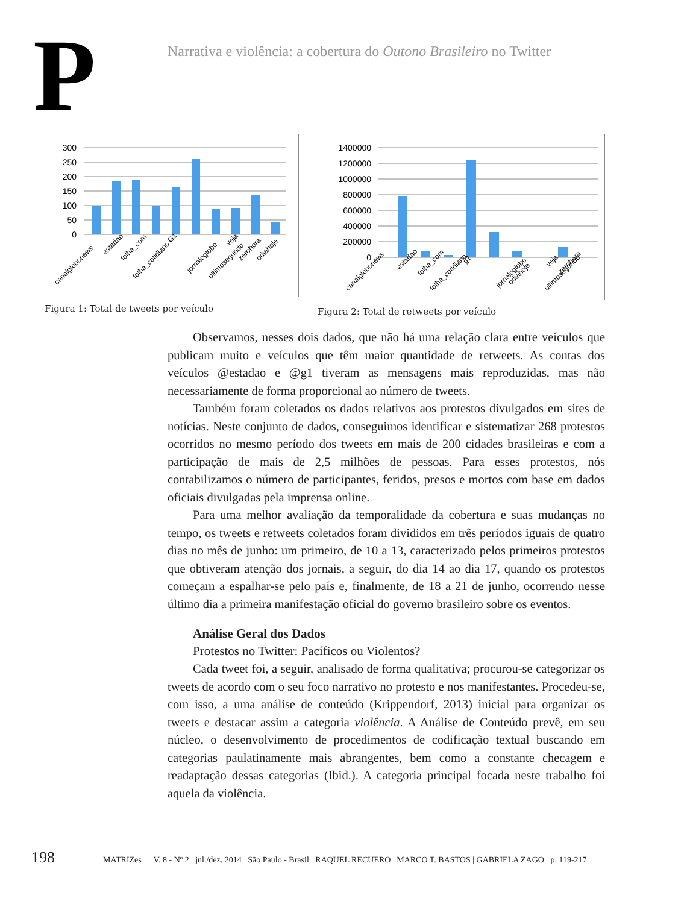P
Narrativa e violência: a cobertura do Outono Brasileiro no Twitter
300
250
200
150
100
50
0
canalglobonews
estadao
folha_com
folha_cotidiano
G1
jornaloglobo
ultimosegundo
veja
zerohora
odiahoje
Figura 1: Total de tweets por veículo
1400000
1200000
1000000
800000
600000
400000
200000
0
canalglobonews
estadao
folha_com
folha_cotidiano
g1
jornaloglobo
odiahoje
ultimosegundo
veja
zerohora
Figura 2: Total de retweets por veículo
Observamos, nesses dois dados, que não há uma relação clara entre veículos que publicam muito e veículos que têm maior quantidade de retweets. As contas dos veículos @estadao e @g1 tiveram as mensagens mais reproduzidas, mas não necessariamente de forma proporcional ao número de tweets.
Também foram coletados os dados relativos aos protestos divulgados em sites de notícias. Neste conjunto de dados, conseguimos identificar e sistematizar 268 protestos ocorridos no mesmo período dos tweets em mais de 200 cidades brasileiras e com a participação de mais de 2,5 milhões de pessoas. Para esses protestos, nós contabilizamos o número de participantes, feridos, presos e mortos com base em dados oficiais divulgadas pela imprensa online.
Para uma melhor avaliação da temporalidade da cobertura e suas mudanças no tempo, os tweets e retweets coletados foram divididos em três períodos iguais de quatro dias no mês de junho: um primeiro, de 10 a 13, caracterizado pelos primeiros protestos que obtiveram atenção dos jornais, a seguir, do dia 14 ao dia 17, quando os protestos começam a espalhar-se pelo país e, finalmente, de 18 a 21 de junho, ocorrendo nesse último dia a primeira manifestação oficial do governo brasileiro sobre os eventos.
Análise Geral dos Dados
Protestos no Twitter: Pacíficos ou Violentos?
Cada tweet foi, a seguir, analisado de forma qualitativa; procurou-se categorizar os tweets de acordo com o seu foco narrativo no protesto e nos manifestantes. Procedeu-se, com isso, a uma análise de conteúdo (Krippendorf, 2013) inicial para organizar os tweets e destacar assim a categoria violência. A Análise de Conteúdo prevê, em seu núcleo, o desenvolvimento de procedimentos de codificação textual buscando em categorias paulatinamente mais abrangentes, bem como a constante checagem e readaptação dessas categorias (Ibid.). A categoria principal focada neste trabalho foi aquela da violência.
198 MATRIZes V. 8 - Nº 2 jul./dez. 2014 São Paulo - Brasil RAQUEL RECUERO | MARCO T. BASTOS | GABRIELA ZAGO p. 119-217